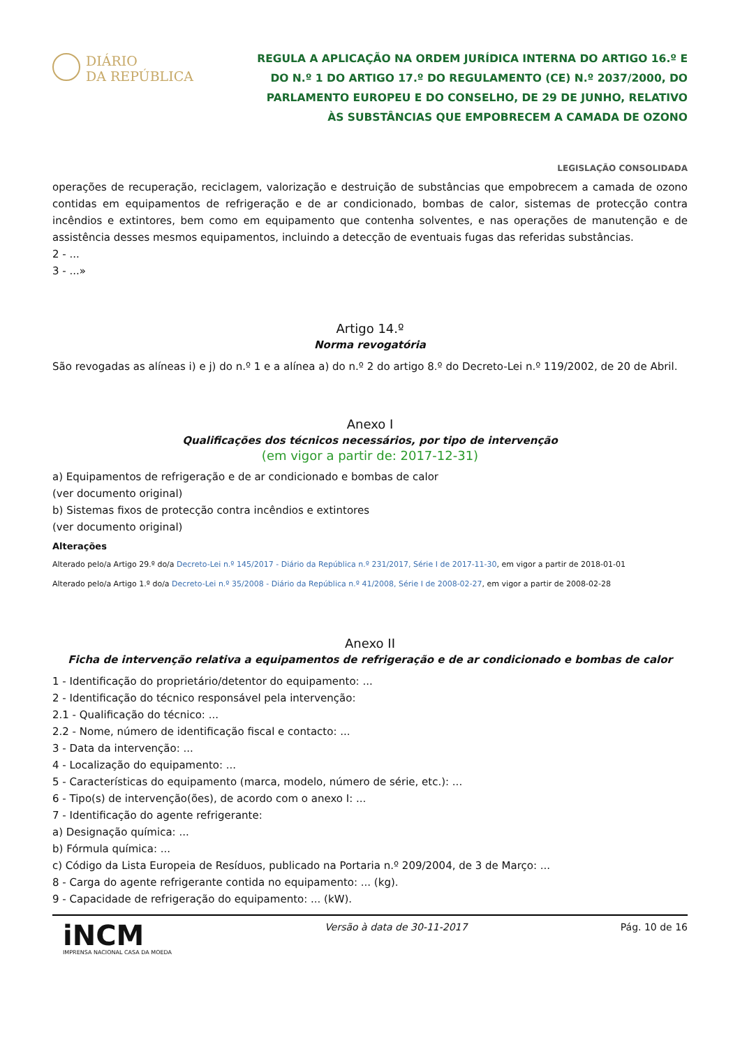DIÁRIO
DA REPÚBLICA
REGULA A APLICAÇÃO NA ORDEM JURÍDICA INTERNA DO ARTIGO 16.º E DO N.º 1 DO ARTIGO 17.º DO REGULAMENTO (CE) N.º 2037/2000, DO PARLAMENTO EUROPEU E DO CONSELHO, DE 29 DE JUNHO, RELATIVO ÀS SUBSTÂNCIAS QUE EMPOBRECEM A CAMADA DE OZONO
LEGISLAÇÃO CONSOLIDADA
operações de recuperação, reciclagem, valorização e destruição de substâncias que empobrecem a camada de ozono contidas em equipamentos de refrigeração e de ar condicionado, bombas de calor, sistemas de protecção contra incêndios e extintores, bem como em equipamento que contenha solventes, e nas operações de manutenção e de assistência desses mesmos equipamentos, incluindo a detecção de eventuais fugas das referidas substâncias.
2 - ...
3 - ...»
Artigo 14.º
Norma revogatória
São revogadas as alíneas i) e j) do n.º 1 e a alínea a) do n.º 2 do artigo 8.º do Decreto-Lei n.º 119/2002, de 20 de Abril.
Anexo I
Qualificações dos técnicos necessários, por tipo de intervenção
(em vigor a partir de: 2017-12-31)
a) Equipamentos de refrigeração e de ar condicionado e bombas de calor
(ver documento original)
b) Sistemas fixos de protecção contra incêndios e extintores
(ver documento original)
Alterações
Alterado pelo/a Artigo 29.º do/a Decreto-Lei n.º 145/2017 - Diário da República n.º 231/2017, Série I de 2017-11-30, em vigor a partir de 2018-01-01
Alterado pelo/a Artigo 1.º do/a Decreto-Lei n.º 35/2008 - Diário da República n.º 41/2008, Série I de 2008-02-27, em vigor a partir de 2008-02-28
Anexo II
Ficha de intervenção relativa a equipamentos de refrigeração e de ar condicionado e bombas de calor
1 - Identificação do proprietário/detentor do equipamento: ...
2 - Identificação do técnico responsável pela intervenção:
2.1 - Qualificação do técnico: ...
2.2 - Nome, número de identificação fiscal e contacto: ...
3 - Data da intervenção: ...
4 - Localização do equipamento: ...
5 - Características do equipamento (marca, modelo, número de série, etc.): ...
6 - Tipo(s) de intervenção(ões), de acordo com o anexo I: ...
7 - Identificação do agente refrigerante:
a) Designação química: ...
b) Fórmula química: ...
c) Código da Lista Europeia de Resíduos, publicado na Portaria n.º 209/2004, de 3 de Março: ...
8 - Carga do agente refrigerante contida no equipamento: ... (kg).
9 - Capacidade de refrigeração do equipamento: ... (kW).
iNCM
IMPRENSA NACIONAL CASA DA MOEDA
Versão à data de 30-11-2017 Pág. 10 de 16